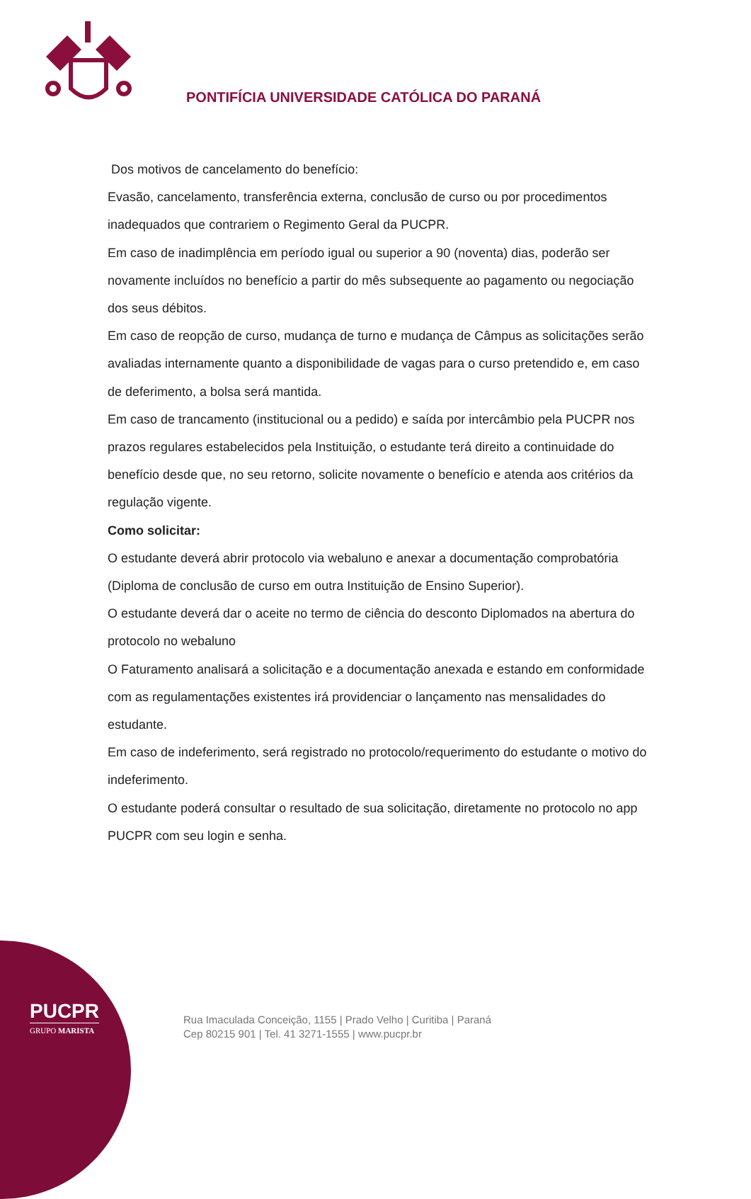PONTIFÍCIA UNIVERSIDADE CATÓLICA DO PARANÁ
Dos motivos de cancelamento do benefício:
Evasão, cancelamento, transferência externa, conclusão de curso ou por procedimentos inadequados que contrariem o Regimento Geral da PUCPR.
Em caso de inadimplência em período igual ou superior a 90 (noventa) dias, poderão ser novamente incluídos no benefício a partir do mês subsequente ao pagamento ou negociação dos seus débitos.
Em caso de reopção de curso, mudança de turno e mudança de Câmpus as solicitações serão avaliadas internamente quanto a disponibilidade de vagas para o curso pretendido e, em caso de deferimento, a bolsa será mantida.
Em caso de trancamento (institucional ou a pedido) e saída por intercâmbio pela PUCPR nos prazos regulares estabelecidos pela Instituição, o estudante terá direito a continuidade do benefício desde que, no seu retorno, solicite novamente o benefício e atenda aos critérios da regulação vigente.
Como solicitar:
O estudante deverá abrir protocolo via webaluno e anexar a documentação comprobatória (Diploma de conclusão de curso em outra Instituição de Ensino Superior).
O estudante deverá dar o aceite no termo de ciência do desconto Diplomados na abertura do protocolo no webaluno
O Faturamento analisará a solicitação e a documentação anexada e estando em conformidade com as regulamentações existentes irá providenciar o lançamento nas mensalidades do estudante.
Em caso de indeferimento, será registrado no protocolo/requerimento do estudante o motivo do indeferimento.
O estudante poderá consultar o resultado de sua solicitação, diretamente no protocolo no app PUCPR com seu login e senha.
PUCPR
GRUPO MARISTA
Rua Imaculada Conceição, 1155 | Prado Velho | Curitiba | Paraná
Cep 80215 901 | Tel. 41 3271-1555 | www.pucpr.br